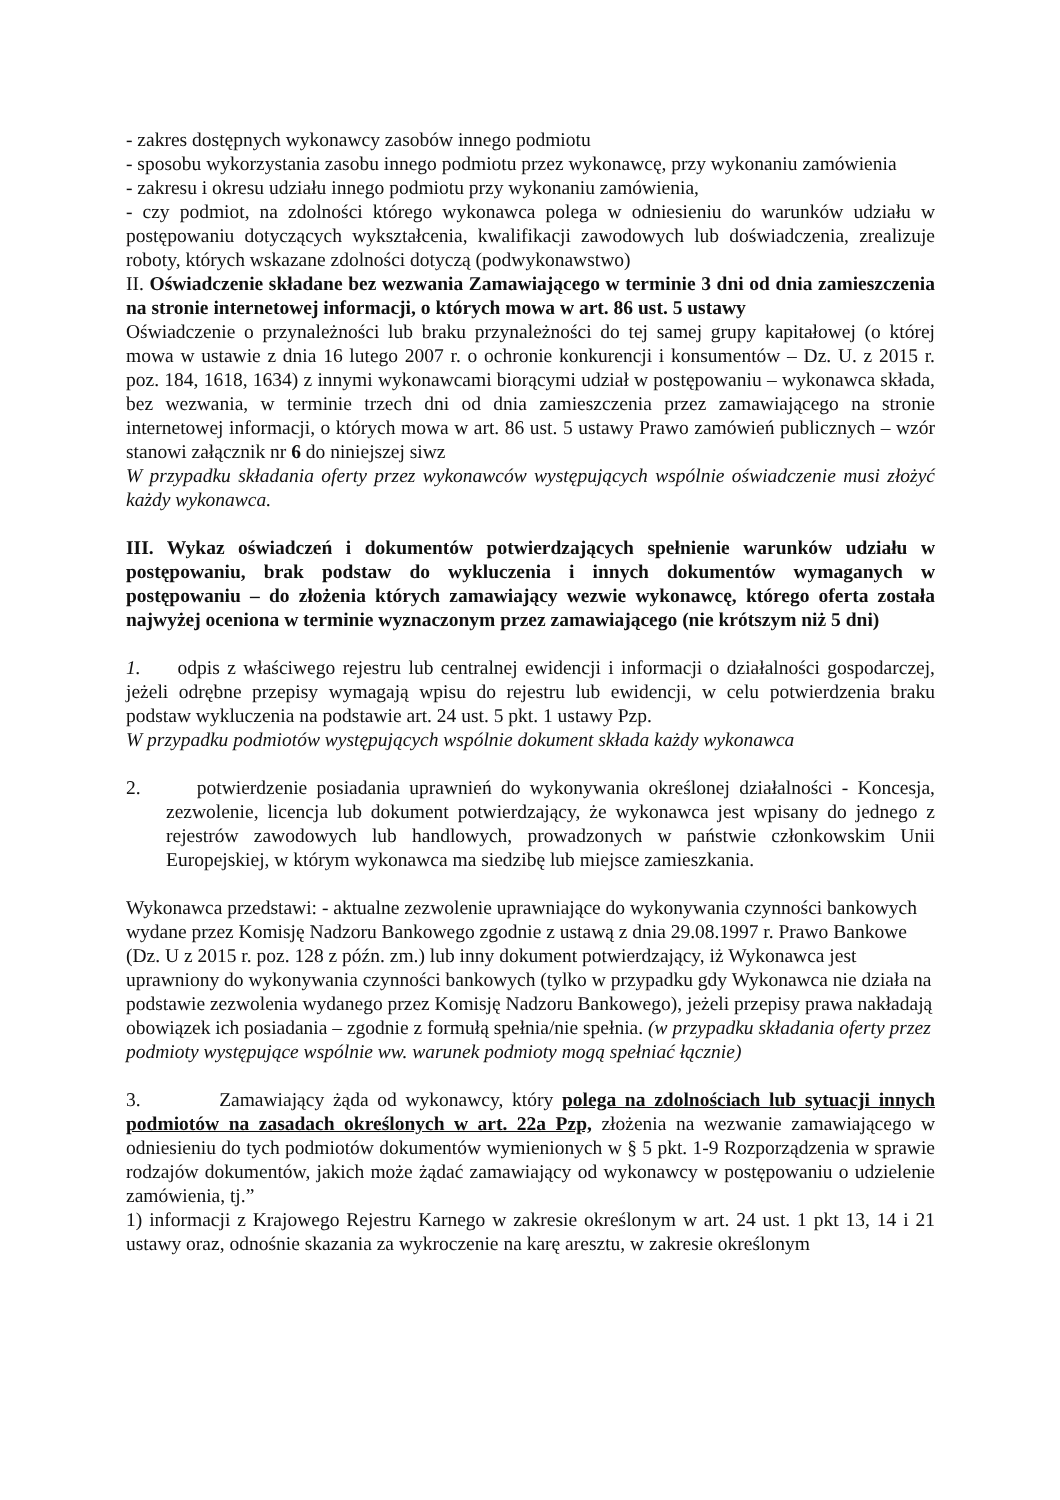- zakres dostępnych wykonawcy zasobów innego podmiotu
- sposobu wykorzystania zasobu innego podmiotu przez wykonawcę, przy wykonaniu zamówienia
- zakresu i okresu udziału innego podmiotu przy wykonaniu zamówienia,
- czy podmiot, na zdolności którego wykonawca polega w odniesieniu do warunków udziału w postępowaniu dotyczących wykształcenia, kwalifikacji zawodowych lub doświadczenia, zrealizuje roboty, których wskazane zdolności dotyczą (podwykonawstwo)
II. Oświadczenie składane bez wezwania Zamawiającego w terminie 3 dni od dnia zamieszczenia na stronie internetowej informacji, o których mowa w art. 86 ust. 5 ustawy
Oświadczenie o przynależności lub braku przynależności do tej samej grupy kapitałowej (o której mowa w ustawie z dnia 16 lutego 2007 r. o ochronie konkurencji i konsumentów – Dz. U. z 2015 r. poz. 184, 1618, 1634) z innymi wykonawcami biorącymi udział w postępowaniu – wykonawca składa, bez wezwania, w terminie trzech dni od dnia zamieszczenia przez zamawiającego na stronie internetowej informacji, o których mowa w art. 86 ust. 5 ustawy Prawo zamówień publicznych – wzór stanowi załącznik nr 6 do niniejszej siwz
W przypadku składania oferty przez wykonawców występujących wspólnie oświadczenie musi złożyć każdy wykonawca.
III. Wykaz oświadczeń i dokumentów potwierdzających spełnienie warunków udziału w postępowaniu, brak podstaw do wykluczenia i innych dokumentów wymaganych w postępowaniu – do złożenia których zamawiający wezwie wykonawcę, którego oferta została najwyżej oceniona w terminie wyznaczonym przez zamawiającego (nie krótszym niż 5 dni)
1. odpis z właściwego rejestru lub centralnej ewidencji i informacji o działalności gospodarczej, jeżeli odrębne przepisy wymagają wpisu do rejestru lub ewidencji, w celu potwierdzenia braku podstaw wykluczenia na podstawie art. 24 ust. 5 pkt. 1 ustawy Pzp.
W przypadku podmiotów występujących wspólnie dokument składa każdy wykonawca
2. potwierdzenie posiadania uprawnień do wykonywania określonej działalności - Koncesja, zezwolenie, licencja lub dokument potwierdzający, że wykonawca jest wpisany do jednego z rejestrów zawodowych lub handlowych, prowadzonych w państwie członkowskim Unii Europejskiej, w którym wykonawca ma siedzibę lub miejsce zamieszkania.
Wykonawca przedstawi: - aktualne zezwolenie uprawniające do wykonywania czynności bankowych wydane przez Komisję Nadzoru Bankowego zgodnie z ustawą z dnia 29.08.1997 r. Prawo Bankowe (Dz. U z 2015 r. poz. 128 z późn. zm.) lub inny dokument potwierdzający, iż Wykonawca jest uprawniony do wykonywania czynności bankowych (tylko w przypadku gdy Wykonawca nie działa na podstawie zezwolenia wydanego przez Komisję Nadzoru Bankowego), jeżeli przepisy prawa nakładają obowiązek ich posiadania – zgodnie z formułą spełnia/nie spełnia. (w przypadku składania oferty przez podmioty występujące wspólnie ww. warunek podmioty mogą spełniać łącznie)
3. Zamawiający żąda od wykonawcy, który polega na zdolnościach lub sytuacji innych podmiotów na zasadach określonych w art. 22a Pzp, złożenia na wezwanie zamawiającego w odniesieniu do tych podmiotów dokumentów wymienionych w § 5 pkt. 1-9 Rozporządzenia w sprawie rodzajów dokumentów, jakich może żądać zamawiający od wykonawcy w postępowaniu o udzielenie zamówienia, tj.”
1) informacji z Krajowego Rejestru Karnego w zakresie określonym w art. 24 ust. 1 pkt 13, 14 i 21 ustawy oraz, odnośnie skazania za wykroczenie na karę aresztu, w zakresie określonym